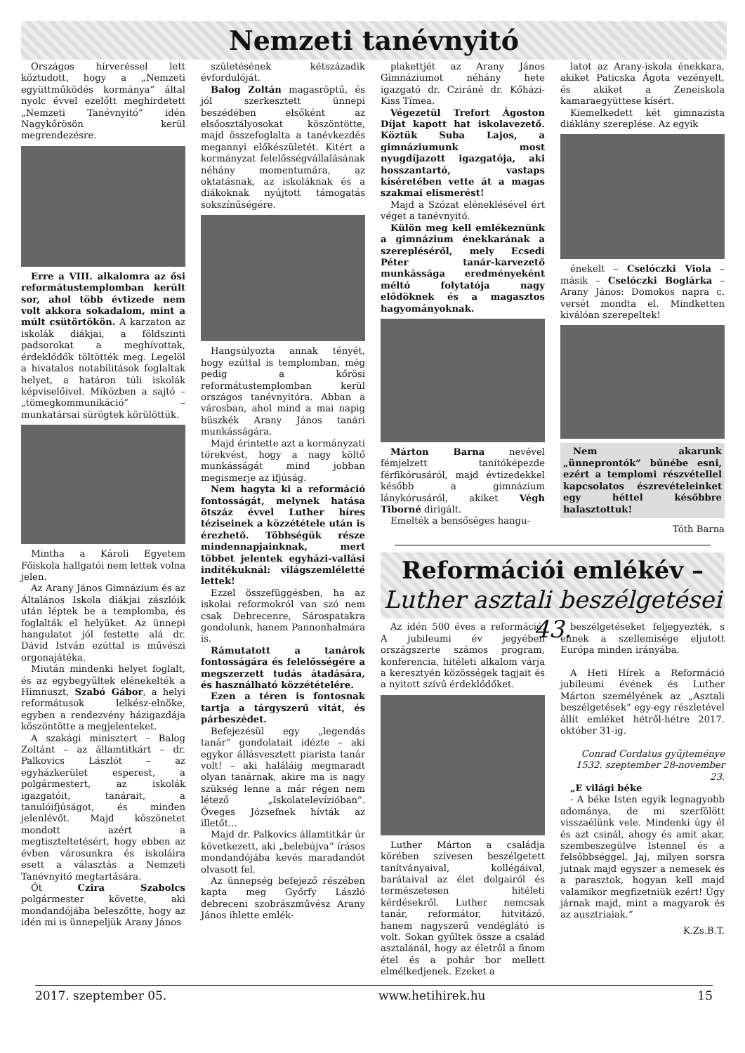Nemzeti tanévnyitó
Országos hírveréssel lett köztudott, hogy a „Nemzeti együttműködés kormánya” által nyolc évvel ezelőtt meghirdetett „Nemzeti Tanévnyitó” idén Nagykőrösön kerül megrendezésre.
Erre a VIII. alkalomra az ősi reformátustemplomban került sor, ahol több évtizede nem volt akkora sokadalom, mint a múlt csütörtökön. A karzaton az iskolák diákjai, a földszinti padsorokat a meghívottak, érdeklődők töltötték meg. Legelöl a hivatalos notabilitások foglaltak helyet, a határon túli iskolák képviselőivel. Miközben a sajtó – „tömegkommunikáció” – munkatársai sürögtek körülöttük.
Mintha a Károli Egyetem Főiskola hallgatói nem lettek volna jelen.
Az Arany János Gimnázium és az Általános Iskola diákjai zászlóik után léptek be a templomba, és foglalták el helyüket. Az ünnepi hangulatot jól festette alá dr. Dávid István ezúttal is művészi orgonajátéka.
Miután mindenki helyet foglalt, és az egybegyűltek elénekelték a Himnuszt, Szabó Gábor, a helyi reformátusok lelkész-elnöke, egyben a rendezvény házigazdája köszöntötte a megjelenteket.
A szakági minisztert – Balog Zoltánt – az államtitkárt – dr. Palkovics Lászlót – az egyházkerület esperest, a polgármestert, az iskolák igazgatóit, tanárait, a tanulóifjúságot, és minden jelenlévőt. Majd köszönetet mondott azért a megtiszteltetésért, hogy ebben az évben városunkra és iskoláira esett a választás a Nemzeti Tanévnyitó megtartására.
Őt Czira Szabolcs polgármester követte, aki mondandójába beleszőtte, hogy az idén mi is ünnepeljük Arany János
születésének kétszázadik évfordulóját.
Balog Zoltán magasröptű, és jól szerkesztett ünnepi beszédében elsőként az elsőosztályosokat köszöntötte, majd összefoglalta a tanévkezdés megannyi előkészületét. Kitért a kormányzat felelősségvállalásának néhány momentumára, az oktatásnak, az iskoláknak és a diákoknak nyújtott támogatás sokszínűségére.
Hangsúlyozta annak tényét, hogy ezúttal is templomban, még pedig a kőrösi reformátustemplomban kerül országos tanévnyitóra. Abban a városban, ahol mind a mai napig büszkék Arany János tanári munkásságára.
Majd érintette azt a kormányzati törekvést, hogy a nagy költő munkásságát mind jobban megismerje az ifjúság.
Nem hagyta ki a reformáció fontosságát, melynek hatása ötszáz évvel Luther híres téziseinek a közzététele után is érezhető. Többségük része mindennapjainknak, mert többet jelentek egyházi-vallási indítékuknál: világszemléletté lettek!
Ezzel összefüggésben, ha az iskolai reformokról van szó nem csak Debrecenre, Sárospatakra gondolunk, hanem Pannonhalmára is.
Rámutatott a tanárok fontosságára és felelősségére a megszerzett tudás átadására, és használható közzétételére.
Ezen a téren is fontosnak tartja a tárgyszerű vitát, és párbeszédet.
Befejezésül egy „legendás tanár” gondolatait idézte – aki egykor állásvesztett piarista tanár volt! – aki haláláig megmaradt olyan tanárnak, akire ma is nagy szükség lenne a már régen nem létező „Iskolatelevízióban”. Öveges Józsefnek hívták az illetőt...
Majd dr. Palkovics államtitkár úr következett, aki „belebújva” írásos mondandójába kevés maradandót olvasott fel.
Az ünnepség befejező részében kapta meg Győrfy László debreceni szobrászművész Arany János ihlette emlék-
plakettjét az Arany János Gimnáziumot néhány hete igazgató dr. Cziráné dr. Kőházi-Kiss Tímea.
Végezetül Trefort Ágoston Díjat kapott hat iskolavezető. Köztük Suba Lajos, a gimnáziumunk most nyugdíjazott igazgatója, aki hosszantartó, vastaps kíséretében vette át a magas szakmai elismerést!
Majd a Szózat eléneklésével ért véget a tanévnyitó.
Külön meg kell emlékeznünk a gimnázium énekkarának a szerepléséről, mely Ecsedi Péter tanár-karvezető munkássága eredményeként méltó folytatója nagy elődöknek és a magasztos hagyományoknak.
Márton Barna nevével fémjelzett tanítóképezde férfikórusáról, majd évtizedekkel később a gimnázium lánykórusáról, akiket Végh Tiborné dirigált.
Emelték a bensőséges hangu-
latot az Arany-iskola énekkara, akiket Paticska Ágota vezényelt, és akiket a Zeneiskola kamaraegyüttese kísért.
Kiemelkedett két gimnazista diáklány szereplése. Az egyik
énekelt – Cselóczki Viola – másik – Cselóczki Boglárka – Arany János: Domokos napra c. versét mondta el. Mindketten kiválóan szerepeltek!
Nem akarunk „ünneprontók” bűnébe esni, ezért a templomi részvétellel kapcsolatos észrevételeinket egy héttel későbbre halasztottuk!
Tóth Barna
Reformációi emlékév –
Luther asztali beszélgetései 43.
Az idén 500 éves a reformáció. A jubileumi év jegyében országszerte számos program, konferencia, hitéleti alkalom várja a keresztyén közösségek tagjait és a nyitott szívű érdeklődőket.
Luther Márton a családja körében szívesen beszélgetett tanítványaival, kollégáival, barátaival az élet dolgairól és természetesen hitéleti kérdésekről. Luther nemcsak tanár, reformátor, hitvitázó, hanem nagyszerű vendéglátó is volt. Sokan gyűltek össze a család asztalánál, hogy az életről a finom étel és a pohár bor mellett elmélkedjenek. Ezeket a
beszélgetéseket feljegyezték, s ennek a szellemisége eljutott Európa minden irányába.
A Heti Hírek a Reformáció jubileumi évének és Luther Márton személyének az „Asztali beszélgetések” egy-egy részletével állít emléket hétről-hétre 2017. október 31-ig.
Conrad Cordatus gyűjteménye 1532. szeptember 28-november 23.
„E világi béke
- A béke Isten egyik legnagyobb adománya, de mi szerfölött visszaélünk vele. Mindenki úgy él és azt csinál, ahogy és amit akar, szembeszegülve Istennel és a felsőbbséggel. Jaj, milyen sorsra jutnak majd egyszer a nemesek és a parasztok, hogyan kell majd valamikor megfizetniük ezért! Úgy járnak majd, mint a magyarok és az ausztriaiak.”
K.Zs.B.T.
2017. szeptember 05. www.hetihirek.hu 15